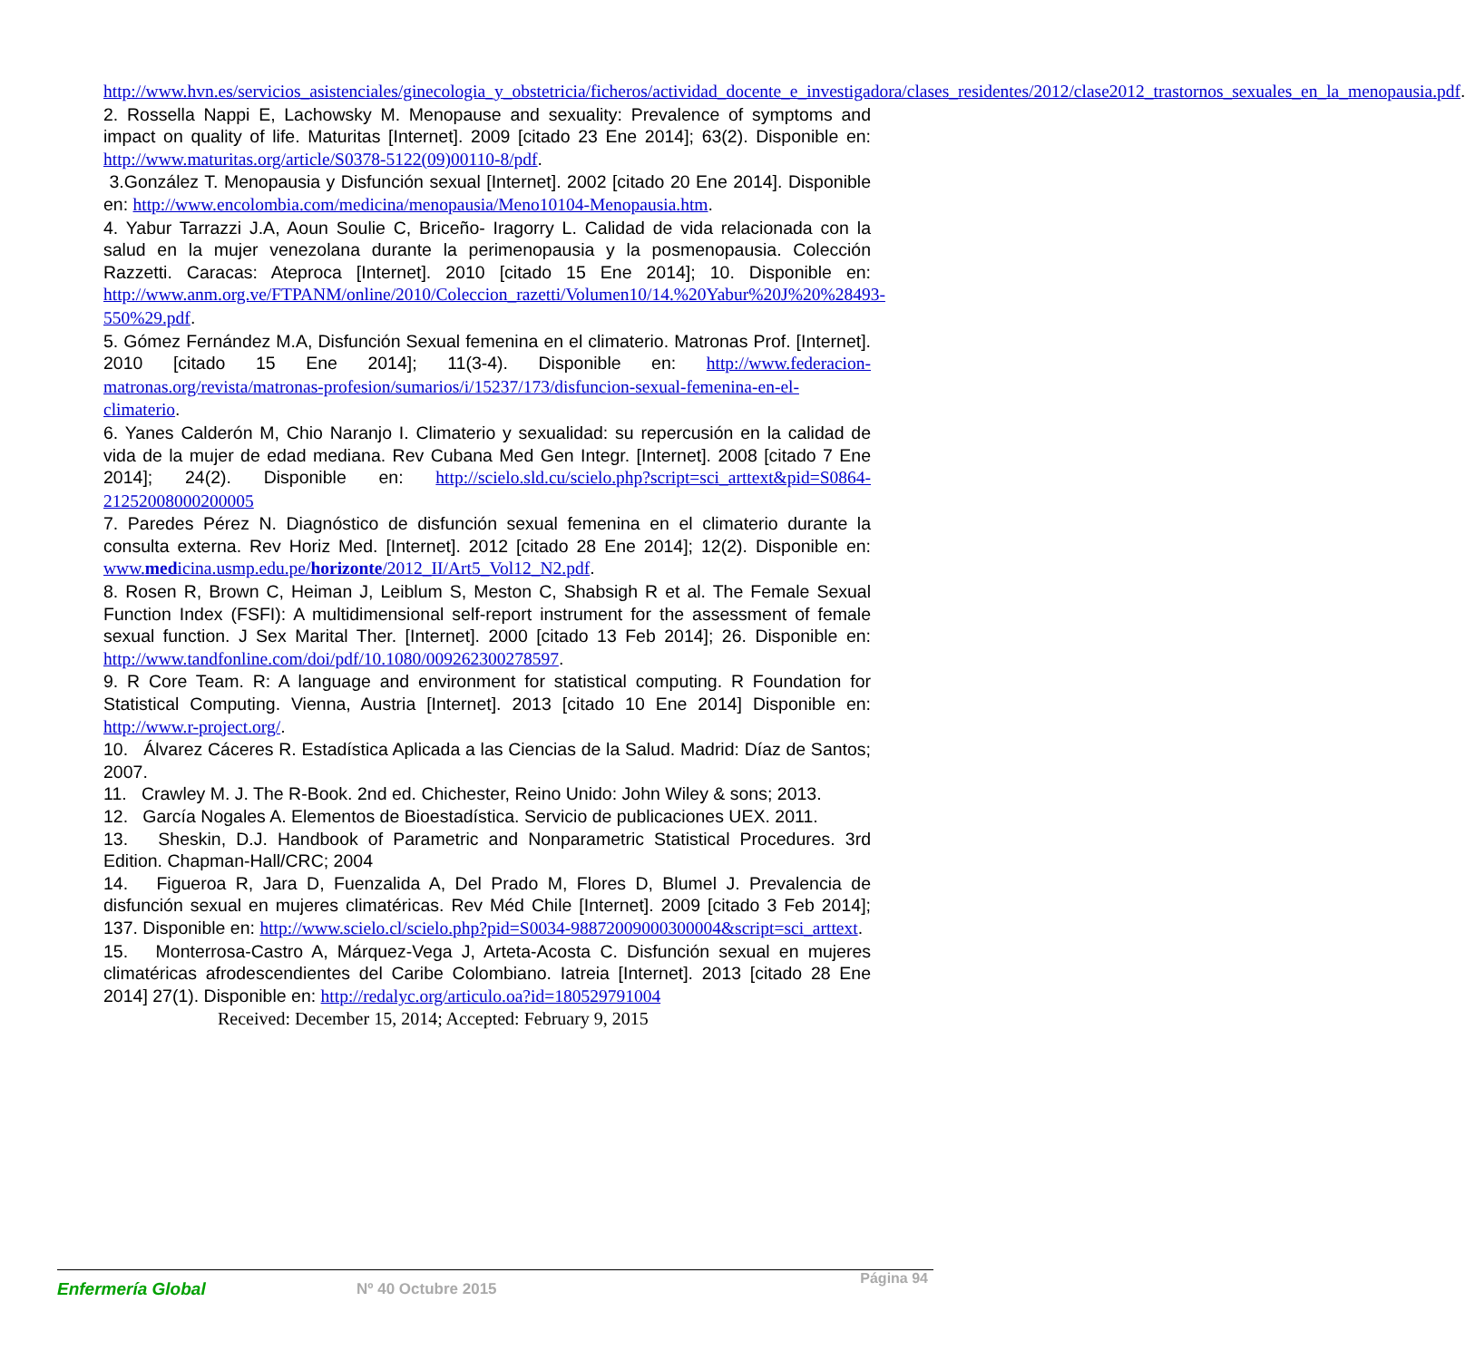http://www.hvn.es/servicios_asistenciales/ginecologia_y_obstetricia/ficheros/actividad_docente_e_investigadora/clases_residentes/2012/clase2012_trastornos_sexuales_en_la_menopausia.pdf.
2. Rossella Nappi E, Lachowsky M. Menopause and sexuality: Prevalence of symptoms and impact on quality of life. Maturitas [Internet]. 2009 [citado 23 Ene 2014]; 63(2). Disponible en: http://www.maturitas.org/article/S0378-5122(09)00110-8/pdf.
3.González T. Menopausia y Disfunción sexual [Internet]. 2002 [citado 20 Ene 2014]. Disponible en: http://www.encolombia.com/medicina/menopausia/Meno10104-Menopausia.htm.
4. Yabur Tarrazzi J.A, Aoun Soulie C, Briceño- Iragorry L. Calidad de vida relacionada con la salud en la mujer venezolana durante la perimenopausia y la posmenopausia. Colección Razzetti. Caracas: Ateproca [Internet]. 2010 [citado 15 Ene 2014]; 10. Disponible en: http://www.anm.org.ve/FTPANM/online/2010/Coleccion_razetti/Volumen10/14.%20Yabur%20J%20%28493-550%29.pdf.
5. Gómez Fernández M.A, Disfunción Sexual femenina en el climaterio. Matronas Prof. [Internet]. 2010 [citado 15 Ene 2014]; 11(3-4). Disponible en: http://www.federacion-matronas.org/revista/matronas-profesion/sumarios/i/15237/173/disfuncion-sexual-femenina-en-el-climaterio.
6. Yanes Calderón M, Chio Naranjo I. Climaterio y sexualidad: su repercusión en la calidad de vida de la mujer de edad mediana. Rev Cubana Med Gen Integr. [Internet]. 2008 [citado 7 Ene 2014]; 24(2). Disponible en: http://scielo.sld.cu/scielo.php?script=sci_arttext&pid=S0864-21252008000200005
7. Paredes Pérez N. Diagnóstico de disfunción sexual femenina en el climaterio durante la consulta externa. Rev Horiz Med. [Internet]. 2012 [citado 28 Ene 2014]; 12(2). Disponible en: www.medicina.usmp.edu.pe/horizonte/2012_II/Art5_Vol12_N2.pdf.
8. Rosen R, Brown C, Heiman J, Leiblum S, Meston C, Shabsigh R et al. The Female Sexual Function Index (FSFI): A multidimensional self-report instrument for the assessment of female sexual function. J Sex Marital Ther. [Internet]. 2000 [citado 13 Feb 2014]; 26. Disponible en: http://www.tandfonline.com/doi/pdf/10.1080/009262300278597.
9. R Core Team. R: A language and environment for statistical computing. R Foundation for Statistical Computing. Vienna, Austria [Internet]. 2013 [citado 10 Ene 2014] Disponible en: http://www.r-project.org/.
10. Álvarez Cáceres R. Estadística Aplicada a las Ciencias de la Salud. Madrid: Díaz de Santos; 2007.
11. Crawley M. J. The R-Book. 2nd ed. Chichester, Reino Unido: John Wiley & sons; 2013.
12. García Nogales A. Elementos de Bioestadística. Servicio de publicaciones UEX. 2011.
13. Sheskin, D.J. Handbook of Parametric and Nonparametric Statistical Procedures. 3rd Edition. Chapman-Hall/CRC; 2004
14. Figueroa R, Jara D, Fuenzalida A, Del Prado M, Flores D, Blumel J. Prevalencia de disfunción sexual en mujeres climatéricas. Rev Méd Chile [Internet]. 2009 [citado 3 Feb 2014]; 137. Disponible en: http://www.scielo.cl/scielo.php?pid=S0034-98872009000300004&script=sci_arttext.
15. Monterrosa-Castro A, Márquez-Vega J, Arteta-Acosta C. Disfunción sexual en mujeres climatéricas afrodescendientes del Caribe Colombiano. Iatreia [Internet]. 2013 [citado 28 Ene 2014] 27(1). Disponible en: http://redalyc.org/articulo.oa?id=180529791004
Received: December 15, 2014; Accepted: February 9, 2015
Enfermería Global Nº 40 Octubre 2015
Página 94